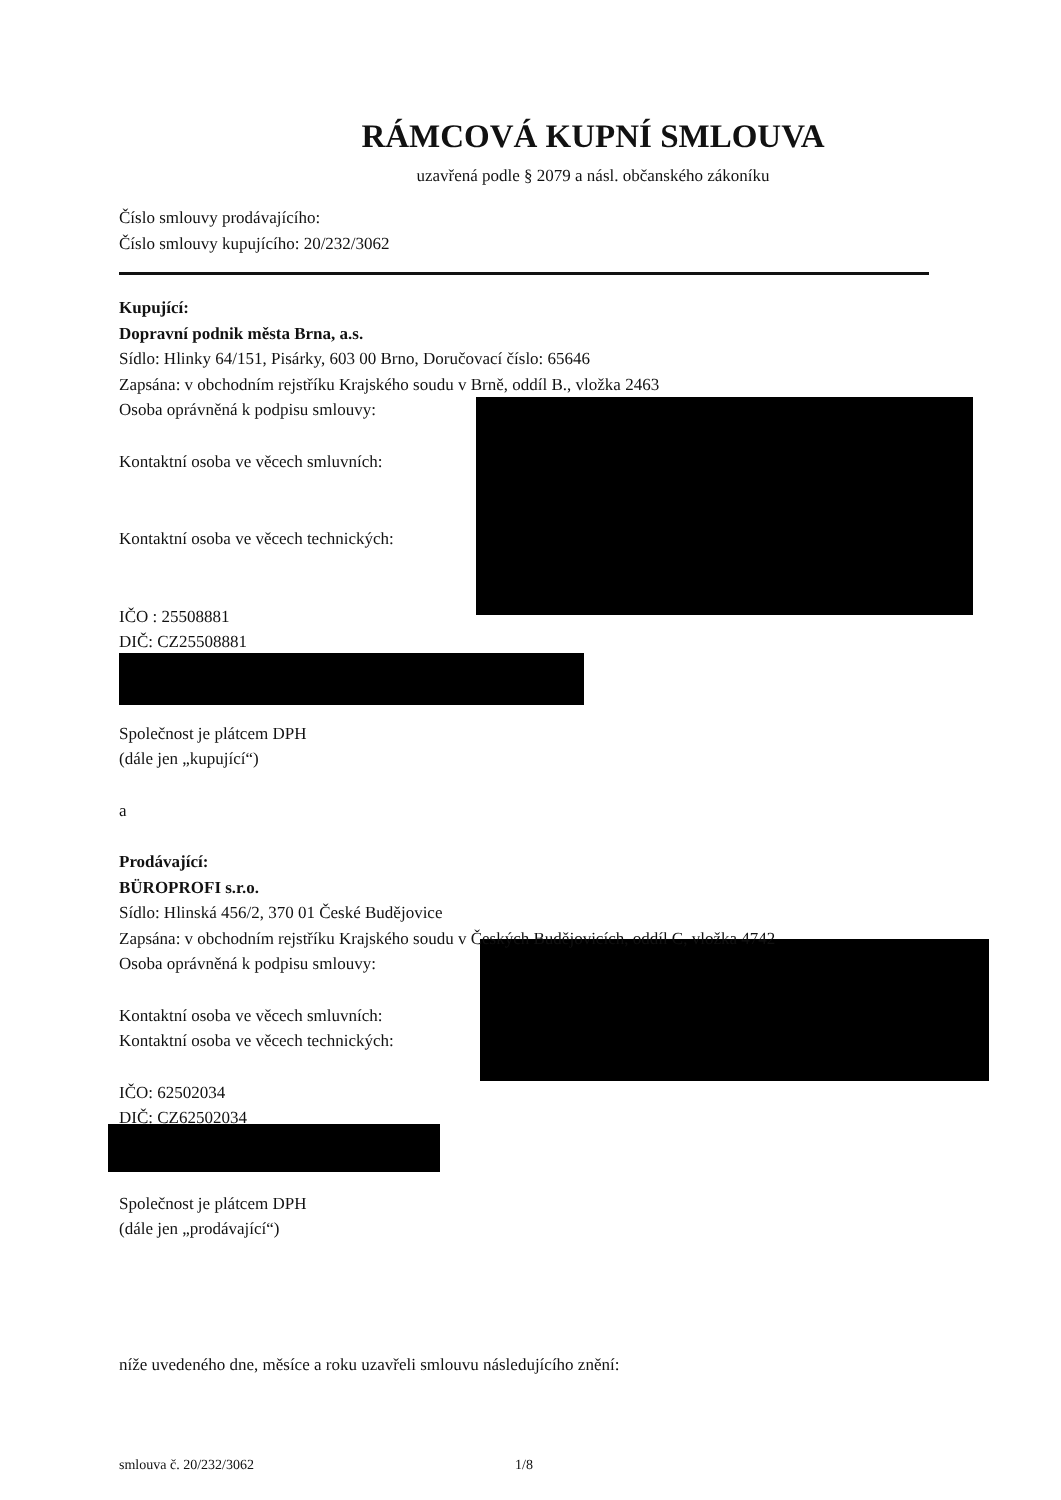RÁMCOVÁ KUPNÍ SMLOUVA
uzavřená podle § 2079 a násl. občanského zákoníku
Číslo smlouvy prodávajícího:
Číslo smlouvy kupujícího: 20/232/3062
Kupující:
Dopravní podnik města Brna, a.s.
Sídlo: Hlinky 64/151, Pisárky, 603 00 Brno, Doručovací číslo: 65646
Zapsána: v obchodním rejstříku Krajského soudu v Brně, oddíl B., vložka 2463
Osoba oprávněná k podpisu smlouvy:
Kontaktní osoba ve věcech smluvních:
Kontaktní osoba ve věcech technických:
IČO : 25508881
DIČ: CZ25508881
Společnost je plátcem DPH
(dále jen „kupující“)
a
Prodávající:
BÜROPROFI s.r.o.
Sídlo: Hlinská 456/2, 370 01 České Budějovice
Zapsána: v obchodním rejstříku Krajského soudu v Českých Budějovicích, oddíl C, vložka 4742
Osoba oprávněná k podpisu smlouvy:
Kontaktní osoba ve věcech smluvních:
Kontaktní osoba ve věcech technických:
IČO: 62502034
DIČ: CZ62502034
Společnost je plátcem DPH
(dále jen „prodávající“)
níže uvedeného dne, měsíce a roku uzavřeli smlouvu následujícího znění:
smlouva č. 20/232/3062 1/8